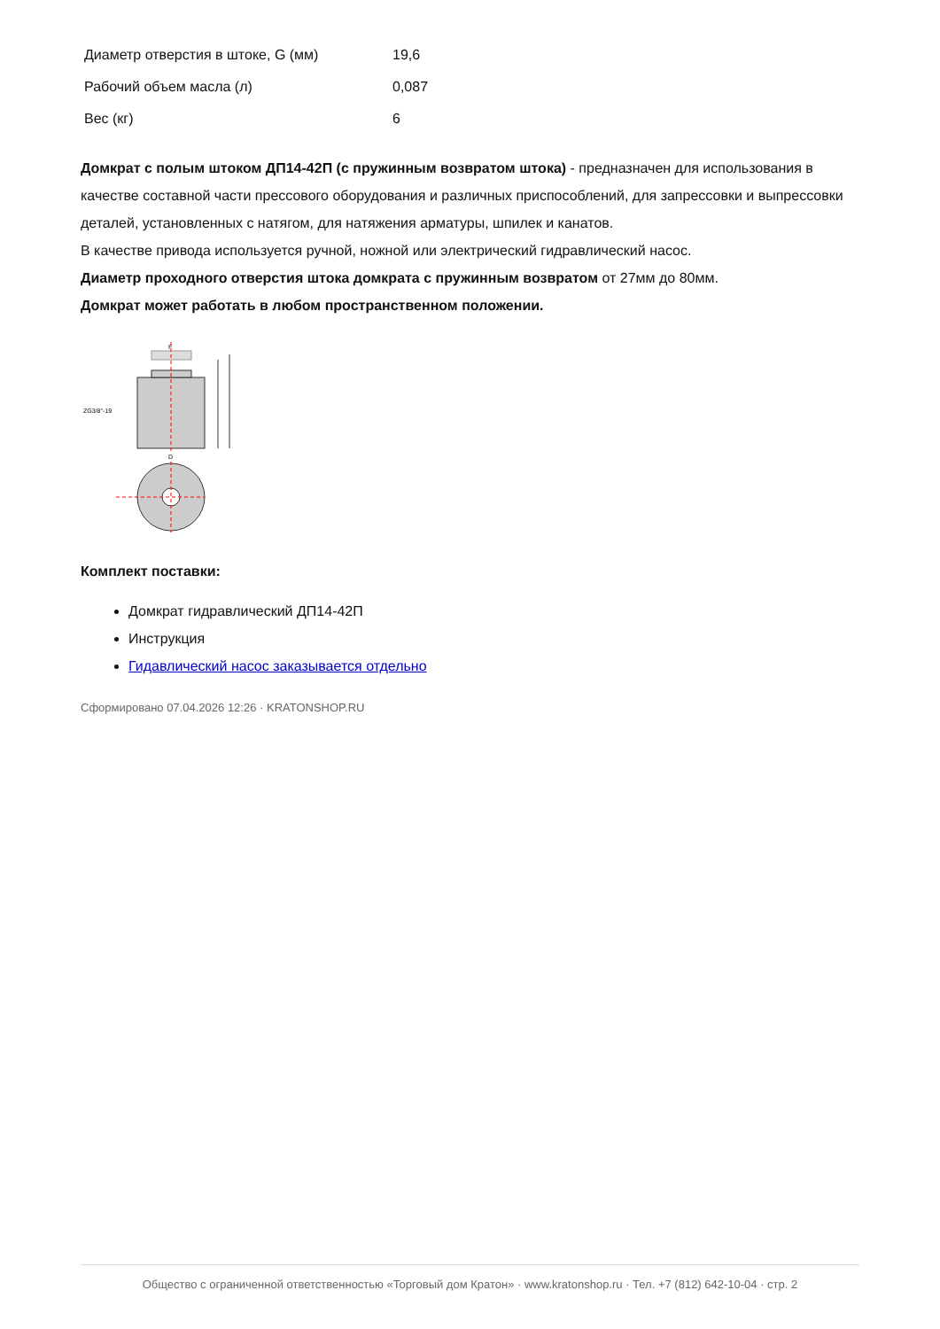| Диаметр отверстия в штоке, G (мм) | 19,6 |
| Рабочий объем масла (л) | 0,087 |
| Вес (кг) | 6 |
Домкрат с полым штоком ДП14-42П (с пружинным возвратом штока) - предназначен для использования в качестве составной части прессового оборудования и различных приспособлений, для запрессовки и выпрессовки деталей, установленных с натягом, для натяжения арматуры, шпилек и канатов.
В качестве привода используется ручной, ножной или электрический гидравлический насос.
Диаметр проходного отверстия штока домкрата с пружинным возвратом от 27мм до 80мм.
Домкрат может работать в любом пространственном положении.
ZG3/8"-19
F
D
Комплект поставки:
Домкрат гидравлический ДП14-42П
Инструкция
Гидавлический насос заказывается отдельно
Сформировано 07.04.2026 12:26 · KRATONSHOP.RU
Общество с ограниченной ответственностью «Торговый дом Кратон» · www.kratonshop.ru · Тел. +7 (812) 642-10-04 · стр. 2